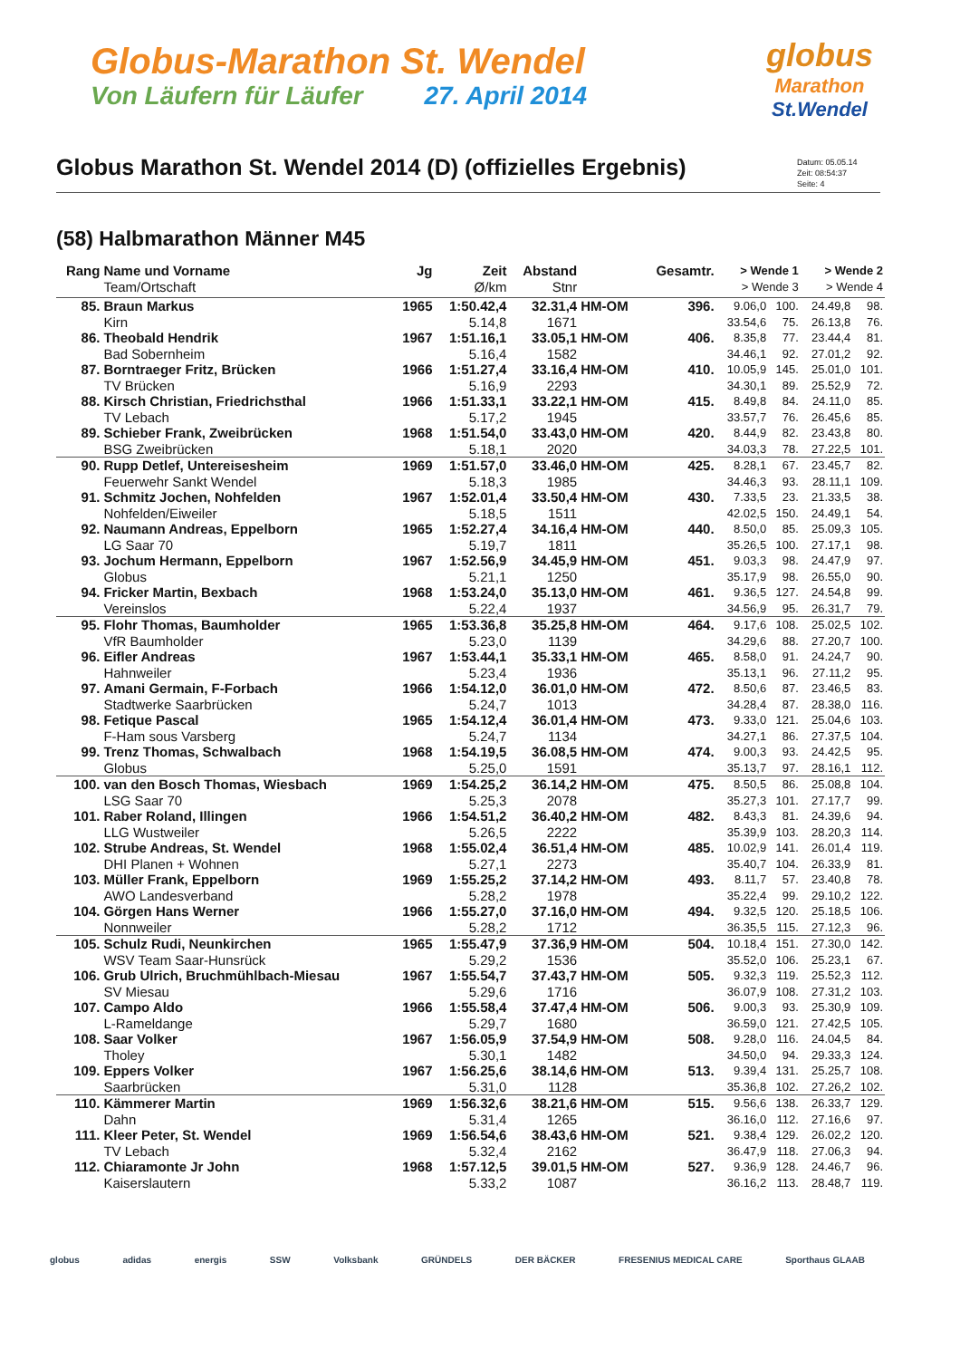Globus-Marathon St. Wendel
Von Läufern für Läufer 27. April 2014
globus
Marathon
St.Wendel
Globus Marathon St. Wendel 2014 (D) (offizielles Ergebnis)
Datum: 05.05.14
Zeit: 08:54:37
Seite: 4
(58) Halbmarathon Männer M45
| Rang | Name und Vorname | Jg | Zeit | Abstand | | Gesamtr. | > Wende 1 | | > Wende 2 | |
| --- | --- | --- | --- | --- | --- | --- | --- | --- | --- | --- |
| | Team/Ortschaft | | Ø/km | Stnr | | | > Wende 3 | | > Wende 4 | |
| 85. | Braun Markus | 1965 | 1:50.42,4 | 32.31,4 | HM-OM | 396. | 9.06,0 | 100. | 24.49,8 | 98. |
| | Kirn | | 5.14,8 | 1671 | | | 33.54,6 | 75. | 26.13,8 | 76. |
| 86. | Theobald Hendrik | 1967 | 1:51.16,1 | 33.05,1 | HM-OM | 406. | 8.35,8 | 77. | 23.44,4 | 81. |
| | Bad Sobernheim | | 5.16,4 | 1582 | | | 34.46,1 | 92. | 27.01,2 | 92. |
| 87. | Borntraeger Fritz, Brücken | 1966 | 1:51.27,4 | 33.16,4 | HM-OM | 410. | 10.05,9 | 145. | 25.01,0 | 101. |
| | TV Brücken | | 5.16,9 | 2293 | | | 34.30,1 | 89. | 25.52,9 | 72. |
| 88. | Kirsch Christian, Friedrichsthal | 1966 | 1:51.33,1 | 33.22,1 | HM-OM | 415. | 8.49,8 | 84. | 24.11,0 | 85. |
| | TV Lebach | | 5.17,2 | 1945 | | | 33.57,7 | 76. | 26.45,6 | 85. |
| 89. | Schieber Frank, Zweibrücken | 1968 | 1:51.54,0 | 33.43,0 | HM-OM | 420. | 8.44,9 | 82. | 23.43,8 | 80. |
| | BSG Zweibrücken | | 5.18,1 | 2020 | | | 34.03,3 | 78. | 27.22,5 | 101. |
| 90. | Rupp Detlef, Untereisesheim | 1969 | 1:51.57,0 | 33.46,0 | HM-OM | 425. | 8.28,1 | 67. | 23.45,7 | 82. |
| | Feuerwehr Sankt Wendel | | 5.18,3 | 1985 | | | 34.46,3 | 93. | 28.11,1 | 109. |
| 91. | Schmitz Jochen, Nohfelden | 1967 | 1:52.01,4 | 33.50,4 | HM-OM | 430. | 7.33,5 | 23. | 21.33,5 | 38. |
| | Nohfelden/Eiweiler | | 5.18,5 | 1511 | | | 42.02,5 | 150. | 24.49,1 | 54. |
| 92. | Naumann Andreas, Eppelborn | 1965 | 1:52.27,4 | 34.16,4 | HM-OM | 440. | 8.50,0 | 85. | 25.09,3 | 105. |
| | LG Saar 70 | | 5.19,7 | 1811 | | | 35.26,5 | 100. | 27.17,1 | 98. |
| 93. | Jochum Hermann, Eppelborn | 1967 | 1:52.56,9 | 34.45,9 | HM-OM | 451. | 9.03,3 | 98. | 24.47,9 | 97. |
| | Globus | | 5.21,1 | 1250 | | | 35.17,9 | 98. | 26.55,0 | 90. |
| 94. | Fricker Martin, Bexbach | 1968 | 1:53.24,0 | 35.13,0 | HM-OM | 461. | 9.36,5 | 127. | 24.54,8 | 99. |
| | Vereinslos | | 5.22,4 | 1937 | | | 34.56,9 | 95. | 26.31,7 | 79. |
| 95. | Flohr Thomas, Baumholder | 1965 | 1:53.36,8 | 35.25,8 | HM-OM | 464. | 9.17,6 | 108. | 25.02,5 | 102. |
| | VfR Baumholder | | 5.23,0 | 1139 | | | 34.29,6 | 88. | 27.20,7 | 100. |
| 96. | Eifler Andreas | 1967 | 1:53.44,1 | 35.33,1 | HM-OM | 465. | 8.58,0 | 91. | 24.24,7 | 90. |
| | Hahnweiler | | 5.23,4 | 1936 | | | 35.13,1 | 96. | 27.11,2 | 95. |
| 97. | Amani Germain, F-Forbach | 1966 | 1:54.12,0 | 36.01,0 | HM-OM | 472. | 8.50,6 | 87. | 23.46,5 | 83. |
| | Stadtwerke Saarbrücken | | 5.24,7 | 1013 | | | 34.28,4 | 87. | 28.38,0 | 116. |
| 98. | Fetique Pascal | 1965 | 1:54.12,4 | 36.01,4 | HM-OM | 473. | 9.33,0 | 121. | 25.04,6 | 103. |
| | F-Ham sous Varsberg | | 5.24,7 | 1134 | | | 34.27,1 | 86. | 27.37,5 | 104. |
| 99. | Trenz Thomas, Schwalbach | 1968 | 1:54.19,5 | 36.08,5 | HM-OM | 474. | 9.00,3 | 93. | 24.42,5 | 95. |
| | Globus | | 5.25,0 | 1591 | | | 35.13,7 | 97. | 28.16,1 | 112. |
| 100. | van den Bosch Thomas, Wiesbach | 1969 | 1:54.25,2 | 36.14,2 | HM-OM | 475. | 8.50,5 | 86. | 25.08,8 | 104. |
| | LSG Saar 70 | | 5.25,3 | 2078 | | | 35.27,3 | 101. | 27.17,7 | 99. |
| 101. | Raber Roland, Illingen | 1966 | 1:54.51,2 | 36.40,2 | HM-OM | 482. | 8.43,3 | 81. | 24.39,6 | 94. |
| | LLG Wustweiler | | 5.26,5 | 2222 | | | 35.39,9 | 103. | 28.20,3 | 114. |
| 102. | Strube Andreas, St. Wendel | 1968 | 1:55.02,4 | 36.51,4 | HM-OM | 485. | 10.02,9 | 141. | 26.01,4 | 119. |
| | DHI Planen + Wohnen | | 5.27,1 | 2273 | | | 35.40,7 | 104. | 26.33,9 | 81. |
| 103. | Müller Frank, Eppelborn | 1969 | 1:55.25,2 | 37.14,2 | HM-OM | 493. | 8.11,7 | 57. | 23.40,8 | 78. |
| | AWO Landesverband | | 5.28,2 | 1978 | | | 35.22,4 | 99. | 29.10,2 | 122. |
| 104. | Görgen Hans Werner | 1966 | 1:55.27,0 | 37.16,0 | HM-OM | 494. | 9.32,5 | 120. | 25.18,5 | 106. |
| | Nonnweiler | | 5.28,2 | 1712 | | | 36.35,5 | 115. | 27.12,3 | 96. |
| 105. | Schulz Rudi, Neunkirchen | 1965 | 1:55.47,9 | 37.36,9 | HM-OM | 504. | 10.18,4 | 151. | 27.30,0 | 142. |
| | WSV Team Saar-Hunsrück | | 5.29,2 | 1536 | | | 35.52,0 | 106. | 25.23,1 | 67. |
| 106. | Grub Ulrich, Bruchmühlbach-Miesau | 1967 | 1:55.54,7 | 37.43,7 | HM-OM | 505. | 9.32,3 | 119. | 25.52,3 | 112. |
| | SV Miesau | | 5.29,6 | 1716 | | | 36.07,9 | 108. | 27.31,2 | 103. |
| 107. | Campo Aldo | 1966 | 1:55.58,4 | 37.47,4 | HM-OM | 506. | 9.00,3 | 93. | 25.30,9 | 109. |
| | L-Rameldange | | 5.29,7 | 1680 | | | 36.59,0 | 121. | 27.42,5 | 105. |
| 108. | Saar Volker | 1967 | 1:56.05,9 | 37.54,9 | HM-OM | 508. | 9.28,0 | 116. | 24.04,5 | 84. |
| | Tholey | | 5.30,1 | 1482 | | | 34.50,0 | 94. | 29.33,3 | 124. |
| 109. | Eppers Volker | 1967 | 1:56.25,6 | 38.14,6 | HM-OM | 513. | 9.39,4 | 131. | 25.25,7 | 108. |
| | Saarbrücken | | 5.31,0 | 1128 | | | 35.36,8 | 102. | 27.26,2 | 102. |
| 110. | Kämmerer Martin | 1969 | 1:56.32,6 | 38.21,6 | HM-OM | 515. | 9.56,6 | 138. | 26.33,7 | 129. |
| | Dahn | | 5.31,4 | 1265 | | | 36.16,0 | 112. | 27.16,6 | 97. |
| 111. | Kleer Peter, St. Wendel | 1969 | 1:56.54,6 | 38.43,6 | HM-OM | 521. | 9.38,4 | 129. | 26.02,2 | 120. |
| | TV Lebach | | 5.32,4 | 2162 | | | 36.47,9 | 118. | 27.06,3 | 94. |
| 112. | Chiaramonte Jr John | 1968 | 1:57.12,5 | 39.01,5 | HM-OM | 527. | 9.36,9 | 128. | 24.46,7 | 96. |
| | Kaiserslautern | | 5.33,2 | 1087 | | | 36.16,2 | 113. | 28.48,7 | 119. |
globus adidas energis SSW Volksbank GRÜNDELS DER BÄCKER FRESENIUS MEDICAL CARE Sporthaus GLAAB